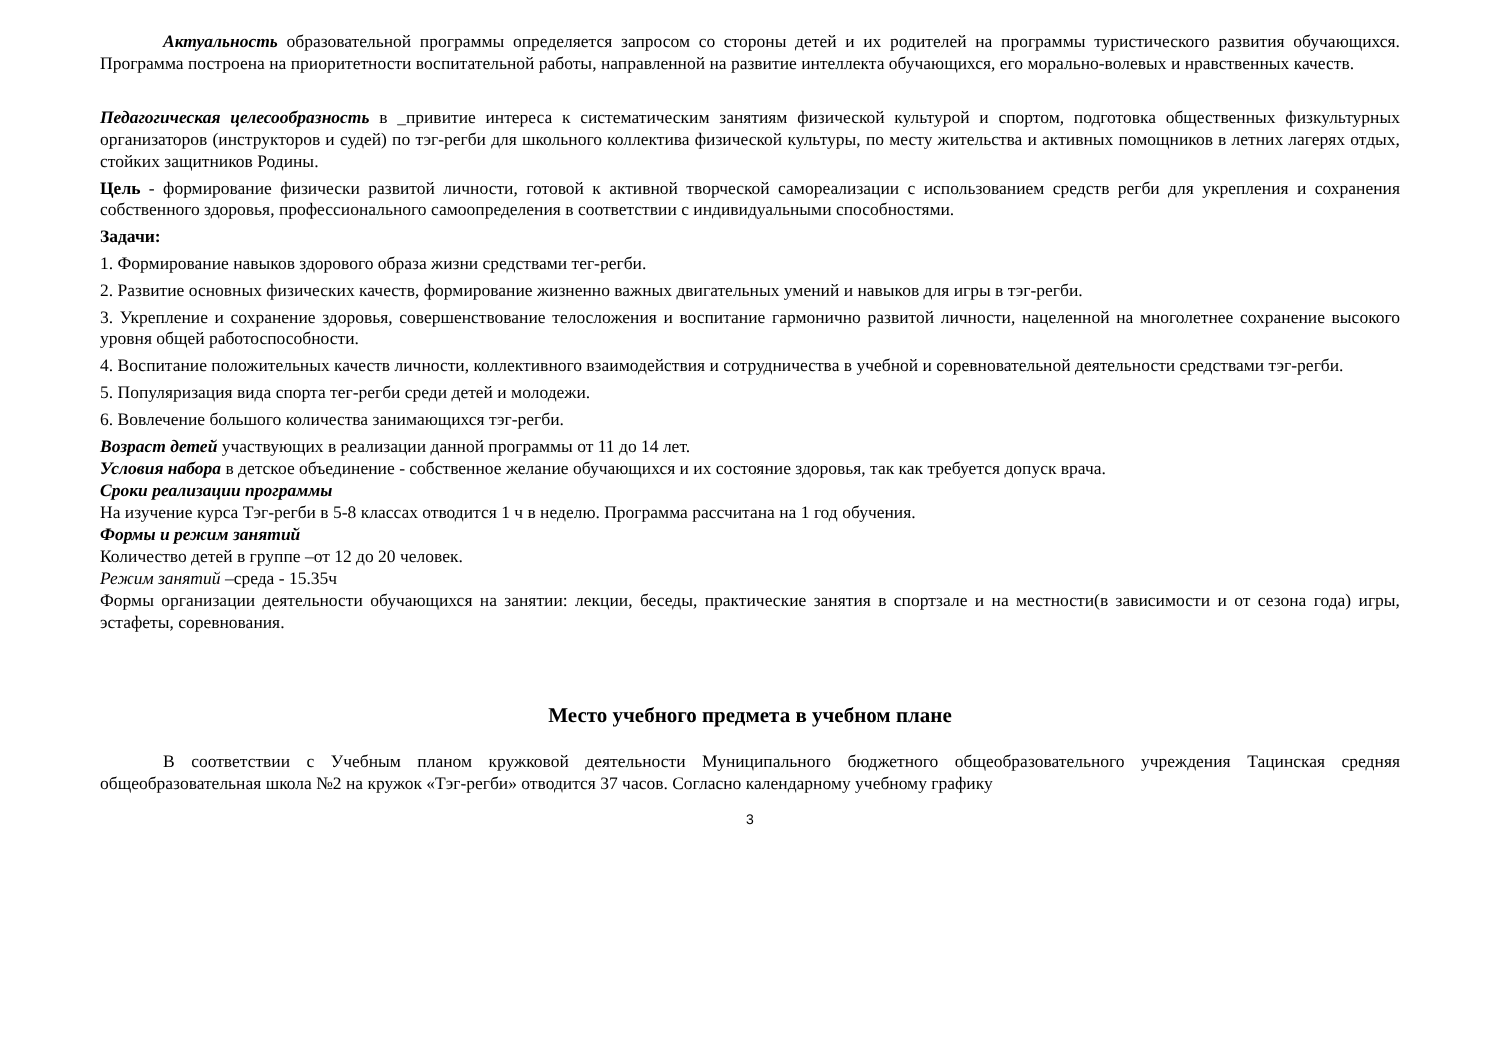Актуальность образовательной программы определяется запросом со стороны детей и их родителей на программы туристического развития обучающихся. Программа построена на приоритетности воспитательной работы, направленной на развитие интеллекта обучающихся, его морально-волевых и нравственных качеств.
Педагогическая целесообразность в _привитие интереса к систематическим занятиям физической культурой и спортом, подготовка общественных физкультурных организаторов (инструкторов и судей) по тэг-регби для школьного коллектива физической культуры, по месту жительства и активных помощников в летних лагерях отдых, стойких защитников Родины.
Цель - формирование физически развитой личности, готовой к активной творческой самореализации с использованием средств регби для укрепления и сохранения собственного здоровья, профессионального самоопределения в соответствии с индивидуальными способностями.
Задачи:
1. Формирование навыков здорового образа жизни средствами тег-регби.
2. Развитие основных физических качеств, формирование жизненно важных двигательных умений и навыков для игры в тэг-регби.
3. Укрепление и сохранение здоровья, совершенствование телосложения и воспитание гармонично развитой личности, нацеленной на многолетнее сохранение высокого уровня общей работоспособности.
4. Воспитание положительных качеств личности, коллективного взаимодействия и сотрудничества в учебной и соревновательной деятельности средствами тэг-регби.
5. Популяризация вида спорта тег-регби среди детей и молодежи.
6. Вовлечение большого количества занимающихся тэг-регби.
Возраст детей участвующих в реализации данной программы от 11 до 14 лет.
Условия набора в детское объединение - собственное желание обучающихся и их состояние здоровья, так как требуется допуск врача.
Сроки реализации программы
На изучение курса Тэг-регби в 5-8 классах отводится 1 ч в неделю. Программа рассчитана на 1 год обучения.
Формы и режим занятий
Количество детей в группе –от 12 до 20 человек.
Режим занятий –среда - 15.35ч
Формы организации деятельности обучающихся на занятии: лекции, беседы, практические занятия в спортзале и на местности(в зависимости и от сезона года) игры, эстафеты, соревнования.
Место учебного предмета в учебном плане
В соответствии с Учебным планом кружковой деятельности Муниципального бюджетного общеобразовательного учреждения Тацинская средняя общеобразовательная школа №2 на кружок «Тэг-регби» отводится 37 часов. Согласно календарному учебному графику
3